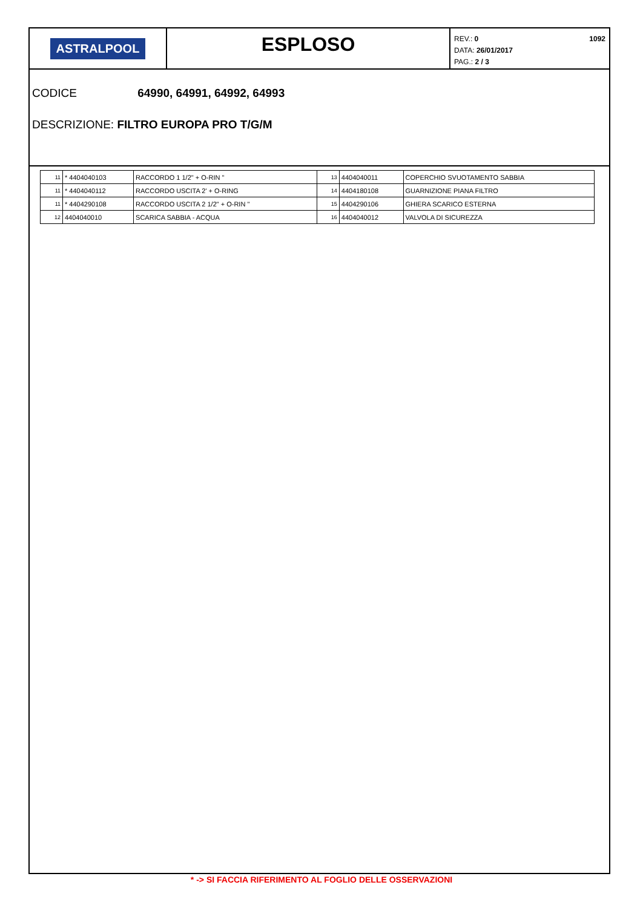ASTRALPOOL
ESPLOSO
REV.: 0
DATA: 26/01/2017
PAG.: 2 / 3
1092
CODICE 64990, 64991, 64992, 64993
DESCRIZIONE: FILTRO EUROPA PRO T/G/M
| 11 | * 4404040103 | RACCORDO 1 1/2" + O-RIN " | 13 | 4404040011 | COPERCHIO SVUOTAMENTO SABBIA |
| 11 | * 4404040112 | RACCORDO USCITA 2' + O-RING | 14 | 4404180108 | GUARNIZIONE PIANA FILTRO |
| 11 | * 4404290108 | RACCORDO USCITA 2 1/2" + O-RIN " | 15 | 4404290106 | GHIERA SCARICO ESTERNA |
| 12 | 4404040010 | SCARICA SABBIA - ACQUA | 16 | 4404040012 | VALVOLA DI SICUREZZA |
* -> SI FACCIA RIFERIMENTO AL FOGLIO DELLE OSSERVAZIONI